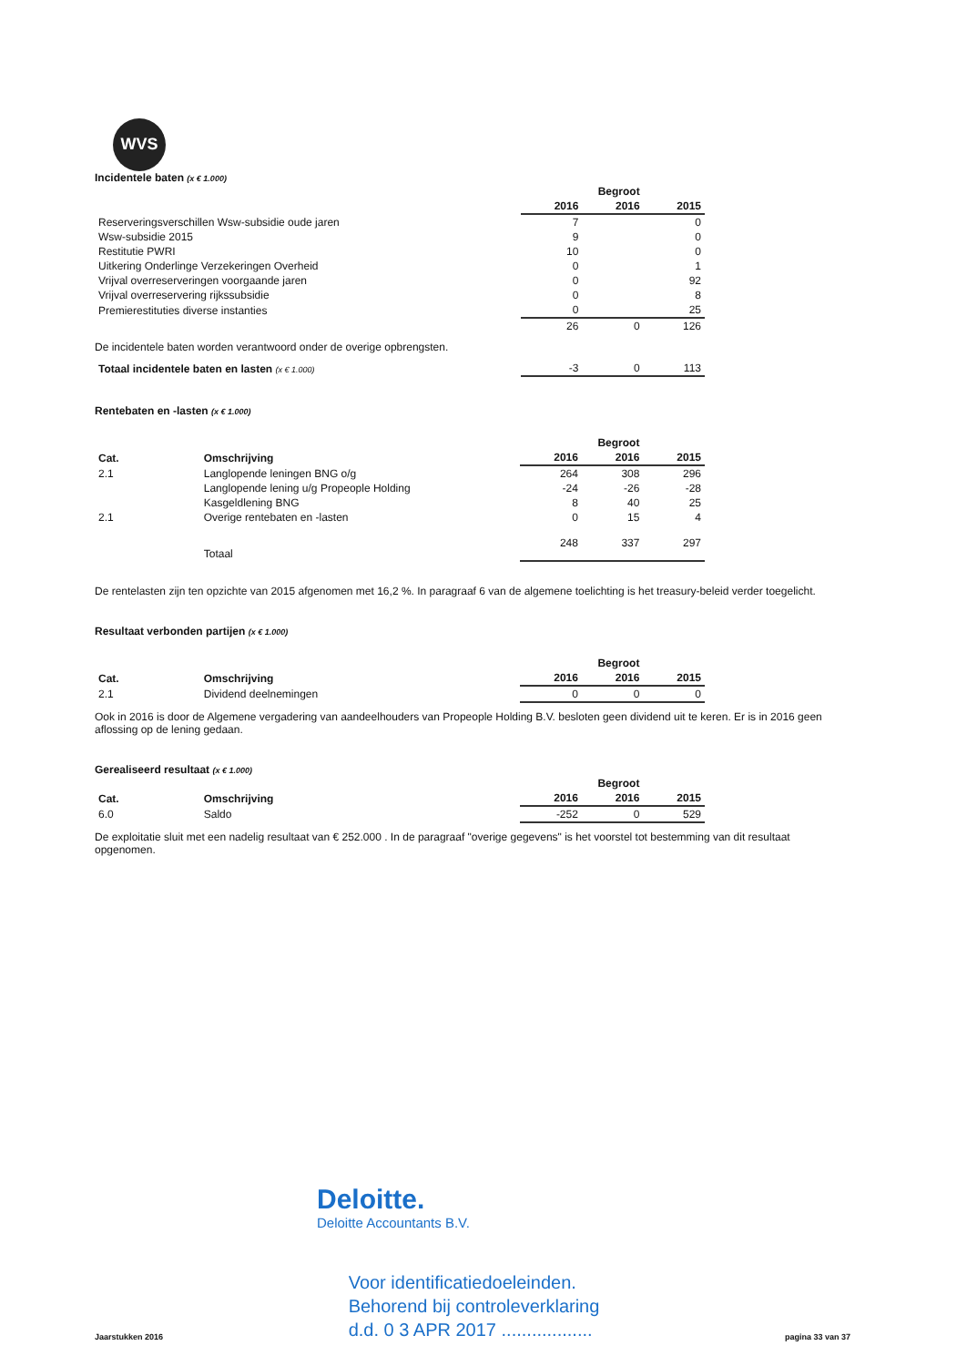WVS
Incidentele baten (x € 1.000)
| | | Begroot | |
| | 2016 | 2016 | 2015 |
| Reserveringsverschillen Wsw-subsidie oude jaren | 7 | | 0 |
| Wsw-subsidie 2015 | 9 | | 0 |
| Restitutie PWRI | 10 | | 0 |
| Uitkering Onderlinge Verzekeringen Overheid | 0 | | 1 |
| Vrijval overreserveringen voorgaande jaren | 0 | | 92 |
| Vrijval overreservering rijkssubsidie | 0 | | 8 |
| Premierestituties diverse instanties | 0 | | 25 |
| | 26 | 0 | 126 |
De incidentele baten worden verantwoord onder de overige opbrengsten.
| Totaal incidentele baten en lasten (x € 1.000) | -3 | 0 | 113 |
Rentebaten en -lasten (x € 1.000)
| | | | Begroot | |
| Cat. | Omschrijving | 2016 | 2016 | 2015 |
| 2.1 | Langlopende leningen BNG o/g | 264 | 308 | 296 |
| | Langlopende lening u/g Propeople Holding | -24 | -26 | -28 |
| | Kasgeldlening BNG | 8 | 40 | 25 |
| 2.1 | Overige rentebaten en -lasten | 0 | 15 | 4 |
| | Totaal | 248 | 337 | 297 |
De rentelasten zijn ten opzichte van 2015 afgenomen met 16,2 %. In paragraaf 6 van de algemene toelichting is het treasury-beleid verder toegelicht.
Resultaat verbonden partijen (x € 1.000)
| | | | Begroot | |
| Cat. | Omschrijving | 2016 | 2016 | 2015 |
| 2.1 | Dividend deelnemingen | 0 | 0 | 0 |
Ook in 2016 is door de Algemene vergadering van aandeelhouders van Propeople Holding B.V. besloten geen dividend uit te keren. Er is in 2016 geen aflossing op de lening gedaan.
Gerealiseerd resultaat (x € 1.000)
| | | | Begroot | |
| Cat. | Omschrijving | 2016 | 2016 | 2015 |
| 6.0 | Saldo | -252 | 0 | 529 |
De exploitatie sluit met een nadelig resultaat van € 252.000 . In de paragraaf "overige gegevens" is het voorstel tot bestemming van dit resultaat opgenomen.
Deloitte.
Deloitte Accountants B.V.
Jaarstukken 2016
Voor identificatiedoeleinden.
Behorend bij controleverklaring
d.d. 0 3 APR 2017 ..................
pagina 33 van 37